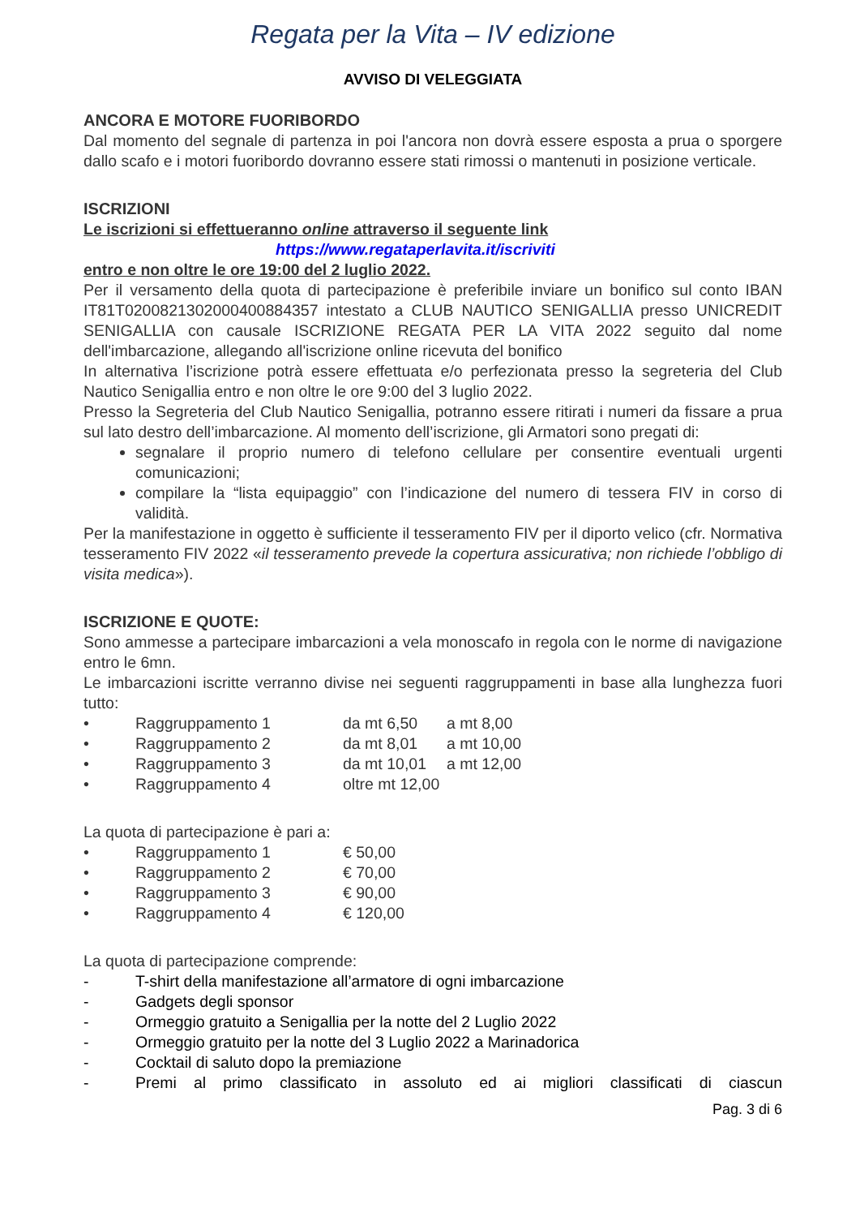Regata per la Vita – IV edizione
AVVISO DI VELEGGIATA
ANCORA E MOTORE FUORIBORDO
Dal momento del segnale di partenza in poi l'ancora non dovrà essere esposta a prua o sporgere dallo scafo e i motori fuoribordo dovranno essere stati rimossi o mantenuti in posizione verticale.
ISCRIZIONI
Le iscrizioni si effettueranno online attraverso il seguente link
https://www.regataperlavita.it/iscriviti
entro e non oltre le ore 19:00 del 2 luglio 2022.
Per il versamento della quota di partecipazione è preferibile inviare un bonifico sul conto IBAN IT81T0200821302000400884357 intestato a CLUB NAUTICO SENIGALLIA presso UNICREDIT SENIGALLIA con causale ISCRIZIONE REGATA PER LA VITA 2022 seguito dal nome dell'imbarcazione, allegando all'iscrizione online ricevuta del bonifico
In alternativa l’iscrizione potrà essere effettuata e/o perfezionata presso la segreteria del Club Nautico Senigallia entro e non oltre le ore 9:00 del 3 luglio 2022.
Presso la Segreteria del Club Nautico Senigallia, potranno essere ritirati i numeri da fissare a prua sul lato destro dell’imbarcazione. Al momento dell’iscrizione, gli Armatori sono pregati di:
segnalare il proprio numero di telefono cellulare per consentire eventuali urgenti comunicazioni;
compilare la “lista equipaggio” con l’indicazione del numero di tessera FIV in corso di validità.
Per la manifestazione in oggetto è sufficiente il tesseramento FIV per il diporto velico (cfr. Normativa tesseramento FIV 2022 «il tesseramento prevede la copertura assicurativa; non richiede l’obbligo di visita medica»).
ISCRIZIONE E QUOTE:
Sono ammesse a partecipare imbarcazioni a vela monoscafo in regola con le norme di navigazione entro le 6mn.
Le imbarcazioni iscritte verranno divise nei seguenti raggruppamenti in base alla lunghezza fuori tutto:
• Raggruppamento 1 da mt 6,50 a mt 8,00
• Raggruppamento 2 da mt 8,01 a mt 10,00
• Raggruppamento 3 da mt 10,01 a mt 12,00
• Raggruppamento 4 oltre mt 12,00
La quota di partecipazione è pari a:
• Raggruppamento 1 € 50,00
• Raggruppamento 2 € 70,00
• Raggruppamento 3 € 90,00
• Raggruppamento 4 € 120,00
La quota di partecipazione comprende:
- T-shirt della manifestazione all’armatore di ogni imbarcazione
- Gadgets degli sponsor
- Ormeggio gratuito a Senigallia per la notte del 2 Luglio 2022
- Ormeggio gratuito per la notte del 3 Luglio 2022 a Marinadorica
- Cocktail di saluto dopo la premiazione
- Premi al primo classificato in assoluto ed ai migliori classificati di ciascun
Pag. 3 di 6